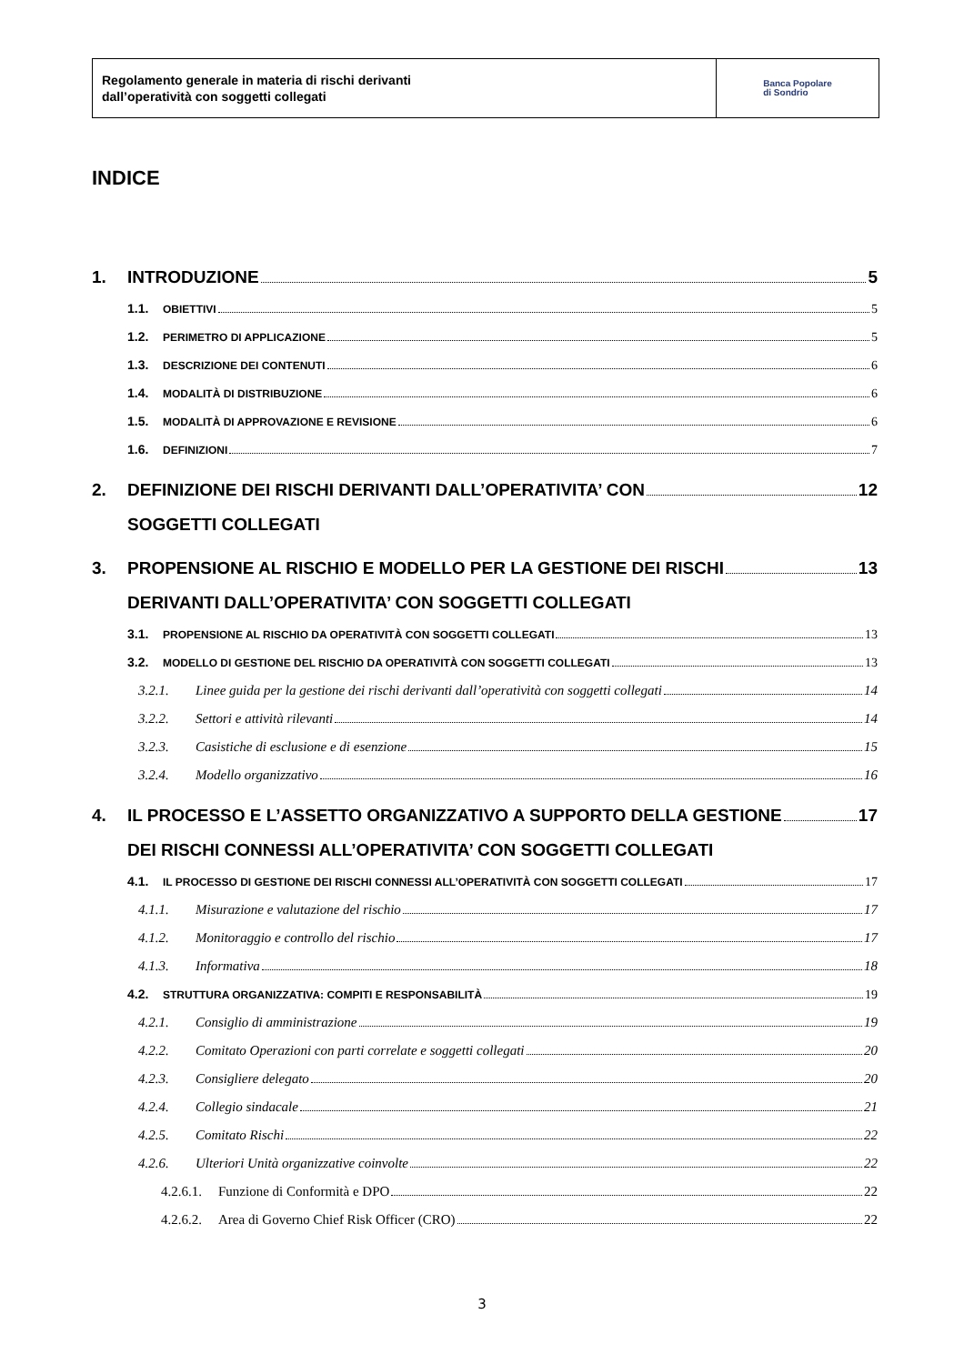Regolamento generale in materia di rischi derivanti
dall’operatività con soggetti collegati
Banca Popolare
di Sondrio
INDICE
1. INTRODUZIONE 5
1.1. OBIETTIVI 5
1.2. PERIMETRO DI APPLICAZIONE 5
1.3. DESCRIZIONE DEI CONTENUTI 6
1.4. MODALITÀ DI DISTRIBUZIONE 6
1.5. MODALITÀ DI APPROVAZIONE E REVISIONE 6
1.6. DEFINIZIONI 7
2. DEFINIZIONE DEI RISCHI DERIVANTI DALL’OPERATIVITA’ CON
SOGGETTI COLLEGATI 12
3. PROPENSIONE AL RISCHIO E MODELLO PER LA GESTIONE DEI RISCHI
DERIVANTI DALL’OPERATIVITA’ CON SOGGETTI COLLEGATI 13
3.1. PROPENSIONE AL RISCHIO DA OPERATIVITÀ CON SOGGETTI COLLEGATI 13
3.2. MODELLO DI GESTIONE DEL RISCHIO DA OPERATIVITÀ CON SOGGETTI COLLEGATI 13
3.2.1. Linee guida per la gestione dei rischi derivanti dall’operatività con soggetti collegati 14
3.2.2. Settori e attività rilevanti 14
3.2.3. Casistiche di esclusione e di esenzione 15
3.2.4. Modello organizzativo 16
4. IL PROCESSO E L’ASSETTO ORGANIZZATIVO A SUPPORTO DELLA GESTIONE
DEI RISCHI CONNESSI ALL’OPERATIVITA’ CON SOGGETTI COLLEGATI 17
4.1. IL PROCESSO DI GESTIONE DEI RISCHI CONNESSI ALL’OPERATIVITÀ CON SOGGETTI COLLEGATI 17
4.1.1. Misurazione e valutazione del rischio 17
4.1.2. Monitoraggio e controllo del rischio 17
4.1.3. Informativa 18
4.2. STRUTTURA ORGANIZZATIVA: COMPITI E RESPONSABILITÀ 19
4.2.1. Consiglio di amministrazione 19
4.2.2. Comitato Operazioni con parti correlate e soggetti collegati 20
4.2.3. Consigliere delegato 20
4.2.4. Collegio sindacale 21
4.2.5. Comitato Rischi 22
4.2.6. Ulteriori Unità organizzative coinvolte 22
4.2.6.1. Funzione di Conformità e DPO 22
4.2.6.2. Area di Governo Chief Risk Officer (CRO) 22
3